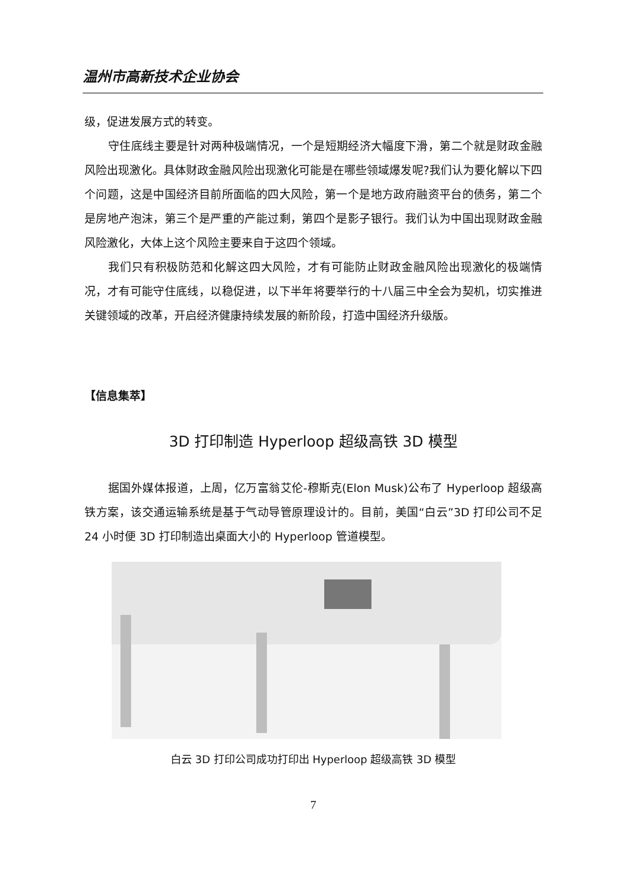温州市高新技术企业协会
级，促进发展方式的转变。
守住底线主要是针对两种极端情况，一个是短期经济大幅度下滑，第二个就是财政金融风险出现激化。具体财政金融风险出现激化可能是在哪些领域爆发呢?我们认为要化解以下四个问题，这是中国经济目前所面临的四大风险，第一个是地方政府融资平台的债务，第二个是房地产泡沫，第三个是严重的产能过剩，第四个是影子银行。我们认为中国出现财政金融风险激化，大体上这个风险主要来自于这四个领域。
我们只有积极防范和化解这四大风险，才有可能防止财政金融风险出现激化的极端情况，才有可能守住底线，以稳促进，以下半年将要举行的十八届三中全会为契机，切实推进关键领域的改革，开启经济健康持续发展的新阶段，打造中国经济升级版。
【信息集萃】
3D 打印制造 Hyperloop 超级高铁 3D 模型
据国外媒体报道，上周，亿万富翁艾伦-穆斯克(Elon Musk)公布了 Hyperloop 超级高铁方案，该交通运输系统是基于气动导管原理设计的。目前，美国“白云”3D 打印公司不足 24 小时便 3D 打印制造出桌面大小的 Hyperloop 管道模型。
白云 3D 打印公司成功打印出 Hyperloop 超级高铁 3D 模型
7